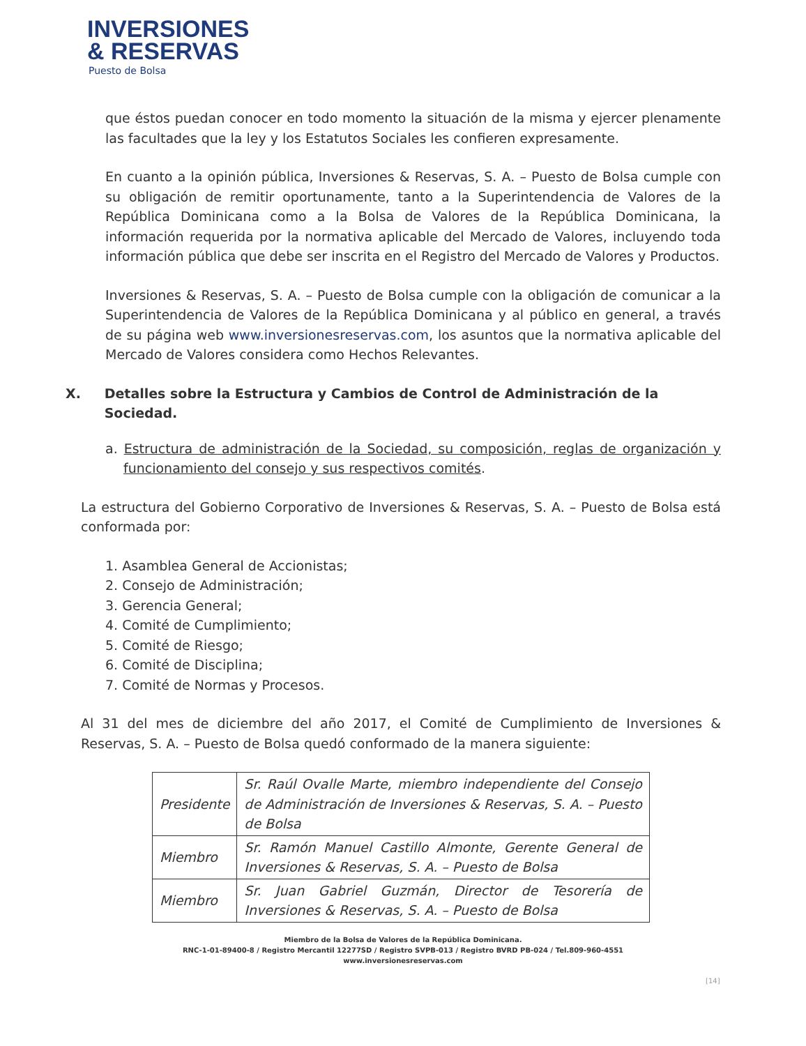INVERSIONES
& RESERVAS
Puesto de Bolsa
que éstos puedan conocer en todo momento la situación de la misma y ejercer plenamente las facultades que la ley y los Estatutos Sociales les confieren expresamente.
En cuanto a la opinión pública, Inversiones & Reservas, S. A. – Puesto de Bolsa cumple con su obligación de remitir oportunamente, tanto a la Superintendencia de Valores de la República Dominicana como a la Bolsa de Valores de la República Dominicana, la información requerida por la normativa aplicable del Mercado de Valores, incluyendo toda información pública que debe ser inscrita en el Registro del Mercado de Valores y Productos.
Inversiones & Reservas, S. A. – Puesto de Bolsa cumple con la obligación de comunicar a la Superintendencia de Valores de la República Dominicana y al público en general, a través de su página web www.inversionesreservas.com, los asuntos que la normativa aplicable del Mercado de Valores considera como Hechos Relevantes.
X. Detalles sobre la Estructura y Cambios de Control de Administración de la Sociedad.
a. Estructura de administración de la Sociedad, su composición, reglas de organización y funcionamiento del consejo y sus respectivos comités.
La estructura del Gobierno Corporativo de Inversiones & Reservas, S. A. – Puesto de Bolsa está conformada por:
1. Asamblea General de Accionistas;
2. Consejo de Administración;
3. Gerencia General;
4. Comité de Cumplimiento;
5. Comité de Riesgo;
6. Comité de Disciplina;
7. Comité de Normas y Procesos.
Al 31 del mes de diciembre del año 2017, el Comité de Cumplimiento de Inversiones & Reservas, S. A. – Puesto de Bolsa quedó conformado de la manera siguiente:
| Presidente | Sr. Raúl Ovalle Marte, miembro independiente del Consejo de Administración de Inversiones & Reservas, S. A. – Puesto de Bolsa |
| Miembro | Sr. Ramón Manuel Castillo Almonte, Gerente General de Inversiones & Reservas, S. A. – Puesto de Bolsa |
| Miembro | Sr. Juan Gabriel Guzmán, Director de Tesorería de Inversiones & Reservas, S. A. – Puesto de Bolsa |
Miembro de la Bolsa de Valores de la República Dominicana.
RNC-1-01-89400-8 / Registro Mercantil 12277SD / Registro SVPB-013 / Registro BVRD PB-024 / Tel.809-960-4551
www.inversionesreservas.com
[14]